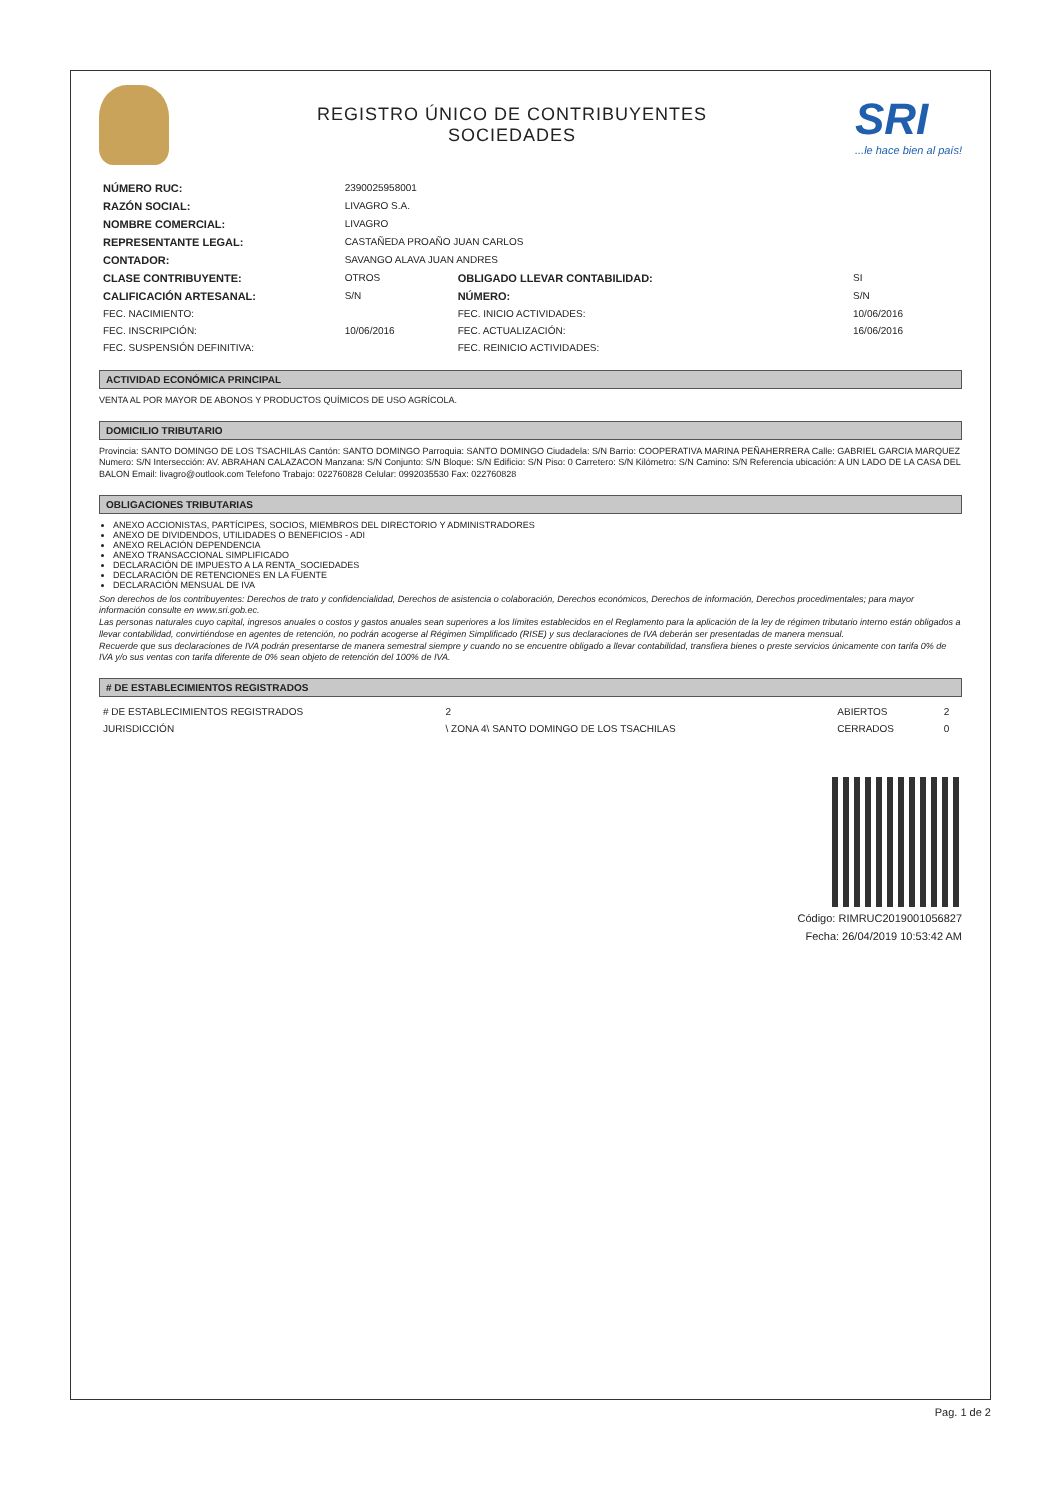REGISTRO ÚNICO DE CONTRIBUYENTES
SOCIEDADES
SRI...le hace bien al país!
| NÚMERO RUC: | 2390025958001 | | |
| RAZÓN SOCIAL: | LIVAGRO S.A. | | |
| NOMBRE COMERCIAL: | LIVAGRO | | |
| REPRESENTANTE LEGAL: | CASTAÑEDA PROAÑO JUAN CARLOS | | |
| CONTADOR: | SAVANGO ALAVA JUAN ANDRES | | |
| CLASE CONTRIBUYENTE: | OTROS | OBLIGADO LLEVAR CONTABILIDAD: | SI |
| CALIFICACIÓN ARTESANAL: | S/N | NÚMERO: | S/N |
| FEC. NACIMIENTO: | | FEC. INICIO ACTIVIDADES: | 10/06/2016 |
| FEC. INSCRIPCIÓN: | 10/06/2016 | FEC. ACTUALIZACIÓN: | 16/06/2016 |
| FEC. SUSPENSIÓN DEFINITIVA: | | FEC. REINICIO ACTIVIDADES: | |
ACTIVIDAD ECONÓMICA PRINCIPAL
VENTA AL POR MAYOR DE ABONOS Y PRODUCTOS QUÍMICOS DE USO AGRÍCOLA.
DOMICILIO TRIBUTARIO
Provincia: SANTO DOMINGO DE LOS TSACHILAS Cantón: SANTO DOMINGO Parroquia: SANTO DOMINGO Ciudadela: S/N Barrio: COOPERATIVA MARINA PEÑAHERRERA Calle: GABRIEL GARCIA MARQUEZ Numero: S/N Intersección: AV. ABRAHAN CALAZACON Manzana: S/N Conjunto: S/N Bloque: S/N Edificio: S/N Piso: 0 Carretero: S/N Kilómetro: S/N Camino: S/N Referencia ubicación: A UN LADO DE LA CASA DEL BALON Email: livagro@outlook.com Telefono Trabajo: 022760828 Celular: 0992035530 Fax: 022760828
OBLIGACIONES TRIBUTARIAS
ANEXO ACCIONISTAS, PARTÍCIPES, SOCIOS, MIEMBROS DEL DIRECTORIO Y ADMINISTRADORES
ANEXO DE DIVIDENDOS, UTILIDADES O BENEFICIOS - ADI
ANEXO RELACIÓN DEPENDENCIA
ANEXO TRANSACCIONAL SIMPLIFICADO
DECLARACIÓN DE IMPUESTO A LA RENTA_SOCIEDADES
DECLARACIÓN DE RETENCIONES EN LA FUENTE
DECLARACIÓN MENSUAL DE IVA
Son derechos de los contribuyentes: Derechos de trato y confidencialidad, Derechos de asistencia o colaboración, Derechos económicos, Derechos de información, Derechos procedimentales; para mayor información consulte en www.sri.gob.ec.
Las personas naturales cuyo capital, ingresos anuales o costos y gastos anuales sean superiores a los límites establecidos en el Reglamento para la aplicación de la ley de régimen tributario interno están obligados a llevar contabilidad, convirtiéndose en agentes de retención, no podrán acogerse al Régimen Simplificado (RISE) y sus declaraciones de IVA deberán ser presentadas de manera mensual.
Recuerde que sus declaraciones de IVA podrán presentarse de manera semestral siempre y cuando no se encuentre obligado a llevar contabilidad, transfiera bienes o preste servicios únicamente con tarifa 0% de IVA y/o sus ventas con tarifa diferente de 0% sean objeto de retención del 100% de IVA.
# DE ESTABLECIMIENTOS REGISTRADOS
| # DE ESTABLECIMIENTOS REGISTRADOS | 2 | ABIERTOS | 2 |
| JURISDICCIÓN | \ ZONA 4\ SANTO DOMINGO DE LOS TSACHILAS | CERRADOS | 0 |
Código: RIMRUC2019001056827
Fecha: 26/04/2019 10:53:42 AM
Pag. 1 de 2